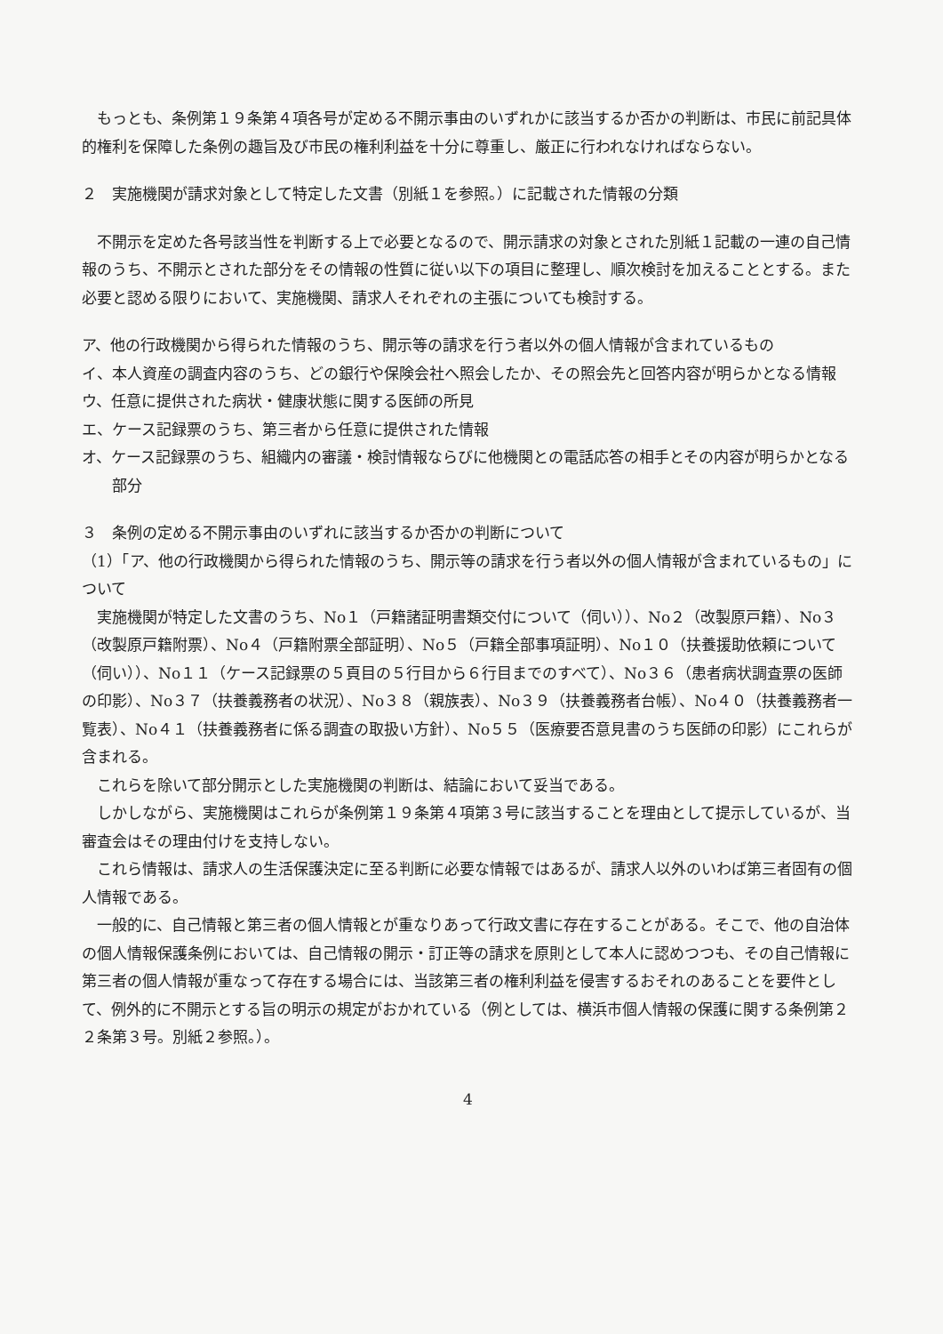もっとも、条例第１９条第４項各号が定める不開示事由のいずれかに該当するか否かの判断は、市民に前記具体的権利を保障した条例の趣旨及び市民の権利利益を十分に尊重し、厳正に行われなければならない。
２　実施機関が請求対象として特定した文書（別紙１を参照。）に記載された情報の分類
不開示を定めた各号該当性を判断する上で必要となるので、開示請求の対象とされた別紙１記載の一連の自己情報のうち、不開示とされた部分をその情報の性質に従い以下の項目に整理し、順次検討を加えることとする。また必要と認める限りにおいて、実施機関、請求人それぞれの主張についても検討する。
ア、他の行政機関から得られた情報のうち、開示等の請求を行う者以外の個人情報が含まれているもの
イ、本人資産の調査内容のうち、どの銀行や保険会社へ照会したか、その照会先と回答内容が明らかとなる情報
ウ、任意に提供された病状・健康状態に関する医師の所見
エ、ケース記録票のうち、第三者から任意に提供された情報
オ、ケース記録票のうち、組織内の審議・検討情報ならびに他機関との電話応答の相手とその内容が明らかとなる部分
３　条例の定める不開示事由のいずれに該当するか否かの判断について
（1）「ア、他の行政機関から得られた情報のうち、開示等の請求を行う者以外の個人情報が含まれているもの」について
実施機関が特定した文書のうち、No１（戸籍諸証明書類交付について（伺い））、No２（改製原戸籍）、No３（改製原戸籍附票）、No４（戸籍附票全部証明）、No５（戸籍全部事項証明）、No１０（扶養援助依頼について（伺い））、No１１（ケース記録票の５頁目の５行目から６行目までのすべて）、No３６（患者病状調査票の医師の印影）、No３７（扶養義務者の状況）、No３８（親族表）、No３９（扶養義務者台帳）、No４０（扶養義務者一覧表）、No４１（扶養義務者に係る調査の取扱い方針）、No５５（医療要否意見書のうち医師の印影）にこれらが含まれる。
これらを除いて部分開示とした実施機関の判断は、結論において妥当である。
しかしながら、実施機関はこれらが条例第１９条第４項第３号に該当することを理由として提示しているが、当審査会はその理由付けを支持しない。
これら情報は、請求人の生活保護決定に至る判断に必要な情報ではあるが、請求人以外のいわば第三者固有の個人情報である。
一般的に、自己情報と第三者の個人情報とが重なりあって行政文書に存在することがある。そこで、他の自治体の個人情報保護条例においては、自己情報の開示・訂正等の請求を原則として本人に認めつつも、その自己情報に第三者の個人情報が重なって存在する場合には、当該第三者の権利利益を侵害するおそれのあることを要件として、例外的に不開示とする旨の明示の規定がおかれている（例としては、横浜市個人情報の保護に関する条例第２２条第３号。別紙２参照。）。
4